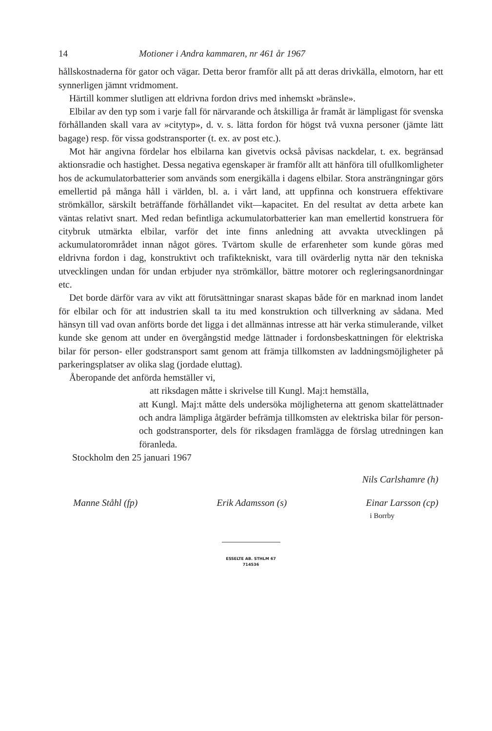14 Motioner i Andra kammaren, nr 461 år 1967
hållskostnaderna för gator och vägar. Detta beror framför allt på att deras drivkälla, elmotorn, har ett synnerligen jämnt vridmoment.
Härtill kommer slutligen att eldrivna fordon drivs med inhemskt »bränsle».
Elbilar av den typ som i varje fall för närvarande och åtskilliga år framåt är lämpligast för svenska förhållanden skall vara av »citytyp», d. v. s. lätta fordon för högst två vuxna personer (jämte lätt bagage) resp. för vissa godstransporter (t. ex. av post etc.).
Mot här angivna fördelar hos elbilarna kan givetvis också påvisas nackdelar, t. ex. begränsad aktionsradie och hastighet. Dessa negativa egenskaper är framför allt att hänföra till ofullkomligheter hos de ackumulatorbatterier som används som energikälla i dagens elbilar. Stora ansträngningar görs emellertid på många håll i världen, bl. a. i vårt land, att uppfinna och konstruera effektivare strömkällor, särskilt beträffande förhållandet vikt—kapacitet. En del resultat av detta arbete kan väntas relativt snart. Med redan befintliga ackumulatorbatterier kan man emellertid konstruera för citybruk utmärkta elbilar, varför det inte finns anledning att avvakta utvecklingen på ackumulatorområdet innan något göres. Tvärtom skulle de erfarenheter som kunde göras med eldrivna fordon i dag, konstruktivt och trafiktekniskt, vara till ovärderlig nytta när den tekniska utvecklingen undan för undan erbjuder nya strömkällor, bättre motorer och regleringsanordningar etc.
Det borde därför vara av vikt att förutsättningar snarast skapas både för en marknad inom landet för elbilar och för att industrien skall ta itu med konstruktion och tillverkning av sådana. Med hänsyn till vad ovan anförts borde det ligga i det allmännas intresse att här verka stimulerande, vilket kunde ske genom att under en övergångstid medge lättnader i fordonsbeskattningen för elektriska bilar för person- eller godstransport samt genom att främja tillkomsten av laddningsmöjligheter på parkeringsplatser av olika slag (jordade eluttag).
Åberopande det anförda hemställer vi,
att riksdagen måtte i skrivelse till Kungl. Maj:t hemställa,
att Kungl. Maj:t måtte dels undersöka möjligheterna att genom skattelättnader och andra lämpliga åtgärder befrämja tillkomsten av elektriska bilar för person- och godstransporter, dels för riksdagen framlägga de förslag utredningen kan föranleda.
Stockholm den 25 januari 1967
Nils Carlshamre (h)
Manne Ståhl (fp) Erik Adamsson (s) Einar Larsson (cp)
i Borrby
ESSELTE AB. STHLM 67
714536